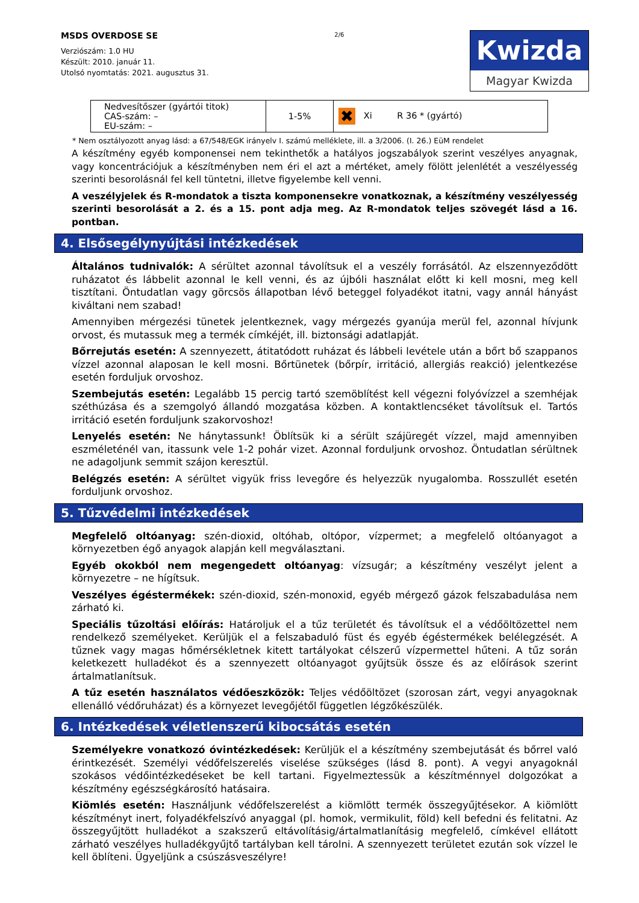MSDS OVERDOSE SE
Verziószám: 1.0 HU
Készült: 2010. január 11.
Utolsó nyomtatás: 2021. augusztus 31.
2/6
Kwizda
Magyar Kwizda
| Nedvesítőszer (gyártói titok) CAS-szám: – EU-szám: – | 1-5% | ✖ Xi R 36 * (gyártó) |
* Nem osztályozott anyag lásd: a 67/548/EGK irányelv I. számú melléklete, ill. a 3/2006. (I. 26.) EüM rendelet
A készítmény egyéb komponensei nem tekinthetők a hatályos jogszabályok szerint veszélyes anyagnak, vagy koncentrációjuk a készítményben nem éri el azt a mértéket, amely fölött jelenlétét a veszélyesség szerinti besorolásnál fel kell tüntetni, illetve figyelembe kell venni.
A veszélyjelek és R-mondatok a tiszta komponensekre vonatkoznak, a készítmény veszélyesség szerinti besorolását a 2. és a 15. pont adja meg. Az R-mondatok teljes szövegét lásd a 16. pontban.
4. Elsősegélynyújtási intézkedések
Általános tudnivalók: A sérültet azonnal távolítsuk el a veszély forrásától. Az elszennyeződött ruházatot és lábbelit azonnal le kell venni, és az újbóli használat előtt ki kell mosni, meg kell tisztítani. Öntudatlan vagy görcsös állapotban lévő beteggel folyadékot itatni, vagy annál hányást kiváltani nem szabad!
Amennyiben mérgezési tünetek jelentkeznek, vagy mérgezés gyanúja merül fel, azonnal hívjunk orvost, és mutassuk meg a termék címkéjét, ill. biztonsági adatlapját.
Bőrrejutás esetén: A szennyezett, átitatódott ruházat és lábbeli levétele után a bőrt bő szappanos vízzel azonnal alaposan le kell mosni. Bőrtünetek (bőrpír, irritáció, allergiás reakció) jelentkezése esetén forduljuk orvoshoz.
Szembejutás esetén: Legalább 15 percig tartó szemöblítést kell végezni folyóvízzel a szemhéjak széthúzása és a szemgolyó állandó mozgatása közben. A kontaktlencséket távolítsuk el. Tartós irritáció esetén forduljunk szakorvoshoz!
Lenyelés esetén: Ne hánytassunk! Öblítsük ki a sérült szájüregét vízzel, majd amennyiben eszméleténél van, itassunk vele 1-2 pohár vizet. Azonnal forduljunk orvoshoz. Öntudatlan sérültnek ne adagoljunk semmit szájon keresztül.
Belégzés esetén: A sérültet vigyük friss levegőre és helyezzük nyugalomba. Rosszullét esetén forduljunk orvoshoz.
5. Tűzvédelmi intézkedések
Megfelelő oltóanyag: szén-dioxid, oltóhab, oltópor, vízpermet; a megfelelő oltóanyagot a környezetben égő anyagok alapján kell megválasztani.
Egyéb okokból nem megengedett oltóanyag: vízsugár; a készítmény veszélyt jelent a környezetre – ne hígítsuk.
Veszélyes égéstermékek: szén-dioxid, szén-monoxid, egyéb mérgező gázok felszabadulása nem zárható ki.
Speciális tűzoltási előírás: Határoljuk el a tűz területét és távolítsuk el a védőöltözettel nem rendelkező személyeket. Kerüljük el a felszabaduló füst és egyéb égéstermékek belélegzését. A tűznek vagy magas hőmérsékletnek kitett tartályokat célszerű vízpermettel hűteni. A tűz során keletkezett hulladékot és a szennyezett oltóanyagot gyűjtsük össze és az előírások szerint ártalmatlanítsuk.
A tűz esetén használatos védőeszközök: Teljes védőöltözet (szorosan zárt, vegyi anyagoknak ellenálló védőruházat) és a környezet levegőjétől független légzőkészülék.
6. Intézkedések véletlenszerű kibocsátás esetén
Személyekre vonatkozó óvintézkedések: Kerüljük el a készítmény szembejutását és bőrrel való érintkezését. Személyi védőfelszerelés viselése szükséges (lásd 8. pont). A vegyi anyagoknál szokásos védőintézkedéseket be kell tartani. Figyelmeztessük a készítménnyel dolgozókat a készítmény egészségkárosító hatásaira.
Kiömlés esetén: Használjunk védőfelszerelést a kiömlött termék összegyűjtésekor. A kiömlött készítményt inert, folyadékfelszívó anyaggal (pl. homok, vermikulit, föld) kell befedni és felitatni. Az összegyűjtött hulladékot a szakszerű eltávolításig/ártalmatlanításig megfelelő, címkével ellátott zárható veszélyes hulladékgyűjtő tartályban kell tárolni. A szennyezett területet ezután sok vízzel le kell öblíteni. Ügyeljünk a csúszásveszélyre!